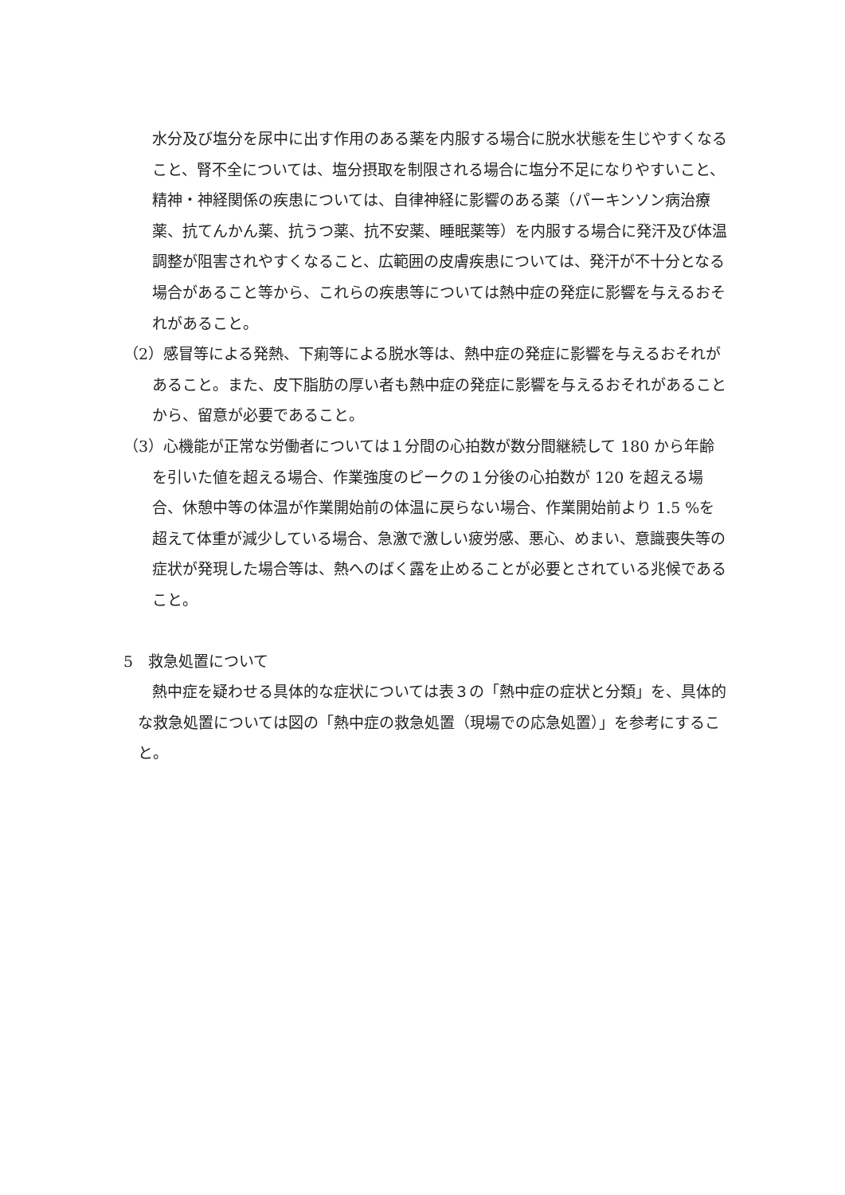水分及び塩分を尿中に出す作用のある薬を内服する場合に脱水状態を生じやすくなること、腎不全については、塩分摂取を制限される場合に塩分不足になりやすいこと、精神・神経関係の疾患については、自律神経に影響のある薬（パーキンソン病治療薬、抗てんかん薬、抗うつ薬、抗不安薬、睡眠薬等）を内服する場合に発汗及び体温調整が阻害されやすくなること、広範囲の皮膚疾患については、発汗が不十分となる場合があること等から、これらの疾患等については熱中症の発症に影響を与えるおそれがあること。
（2）感冒等による発熱、下痢等による脱水等は、熱中症の発症に影響を与えるおそれがあること。また、皮下脂肪の厚い者も熱中症の発症に影響を与えるおそれがあることから、留意が必要であること。
（3）心機能が正常な労働者については１分間の心拍数が数分間継続して 180 から年齢を引いた値を超える場合、作業強度のピークの１分後の心拍数が 120 を超える場合、休憩中等の体温が作業開始前の体温に戻らない場合、作業開始前より 1.5 %を超えて体重が減少している場合、急激で激しい疲労感、悪心、めまい、意識喪失等の症状が発現した場合等は、熱へのばく露を止めることが必要とされている兆候であること。
5　救急処置について
熱中症を疑わせる具体的な症状については表３の「熱中症の症状と分類」を、具体的な救急処置については図の「熱中症の救急処置（現場での応急処置）」を参考にすること。